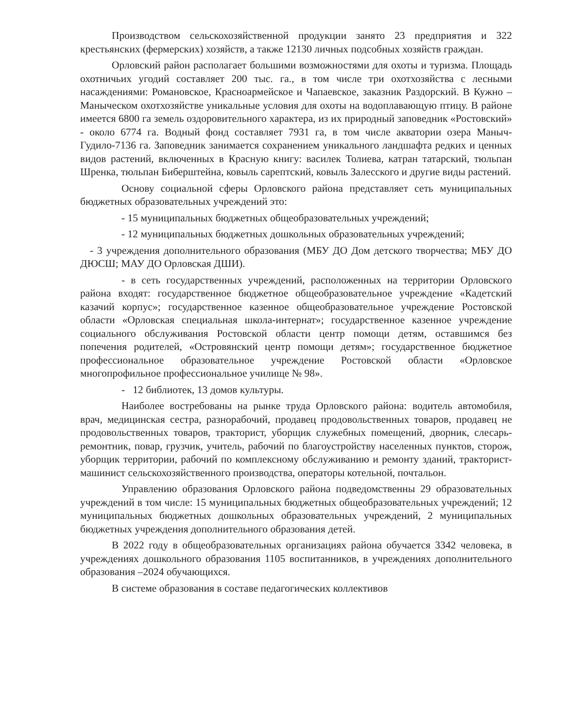Производством сельскохозяйственной продукции занято 23 предприятия и 322 крестьянских (фермерских) хозяйств, а также 12130 личных подсобных хозяйств граждан.
Орловский район располагает большими возможностями для охоты и туризма. Площадь охотничьих угодий составляет 200 тыс. га., в том числе три охотхозяйства с лесными насаждениями: Романовское, Красноармейское и Чапаевское, заказник Раздорский. В Кужно – Маныческом охотхозяйстве уникальные условия для охоты на водоплавающую птицу. В районе имеется 6800 га земель оздоровительного характера, из их природный заповедник «Ростовский» - около 6774 га. Водный фонд составляет 7931 га, в том числе акватории озера Маныч-Гудило-7136 га. Заповедник занимается сохранением уникального ландшафта редких и ценных видов растений, включенных в Красную книгу: василек Толиева, катран татарский, тюльпан Шренка, тюльпан Биберштейна, ковыль сарептский, ковыль Залесского и другие виды растений.
Основу социальной сферы Орловского района представляет сеть муниципальных бюджетных образовательных учреждений это:
- 15 муниципальных бюджетных общеобразовательных учреждений;
- 12 муниципальных бюджетных дошкольных образовательных учреждений;
- 3 учреждения дополнительного образования (МБУ ДО Дом детского творчества; МБУ ДО ДЮСШ; МАУ ДО Орловская ДШИ).
- в сеть государственных учреждений, расположенных на территории Орловского района входят: государственное бюджетное общеобразовательное учреждение «Кадетский казачий корпус»; государственное казенное общеобразовательное учреждение Ростовской области «Орловская специальная школа-интернат»; государственное казенное учреждение социального обслуживания Ростовской области центр помощи детям, оставшимся без попечения родителей, «Островянский центр помощи детям»; государственное бюджетное профессиональное образовательное учреждение Ростовской области «Орловское многопрофильное профессиональное училище № 98».
- 12 библиотек, 13 домов культуры.
Наиболее востребованы на рынке труда Орловского района: водитель автомобиля, врач, медицинская сестра, разнорабочий, продавец продовольственных товаров, продавец не продовольственных товаров, тракторист, уборщик служебных помещений, дворник, слесарь-ремонтник, повар, грузчик, учитель, рабочий по благоустройству населенных пунктов, сторож, уборщик территории, рабочий по комплексному обслуживанию и ремонту зданий, тракторист-машинист сельскохозяйственного производства, операторы котельной, почтальон.
Управлению образования Орловского района подведомственны 29 образовательных учреждений в том числе: 15 муниципальных бюджетных общеобразовательных учреждений; 12 муниципальных бюджетных дошкольных образовательных учреждений, 2 муниципальных бюджетных учреждения дополнительного образования детей.
В 2022 году в общеобразовательных организациях района обучается 3342 человека, в учреждениях дошкольного образования 1105 воспитанников, в учреждениях дополнительного образования –2024 обучающихся.
В системе образования в составе педагогических коллективов